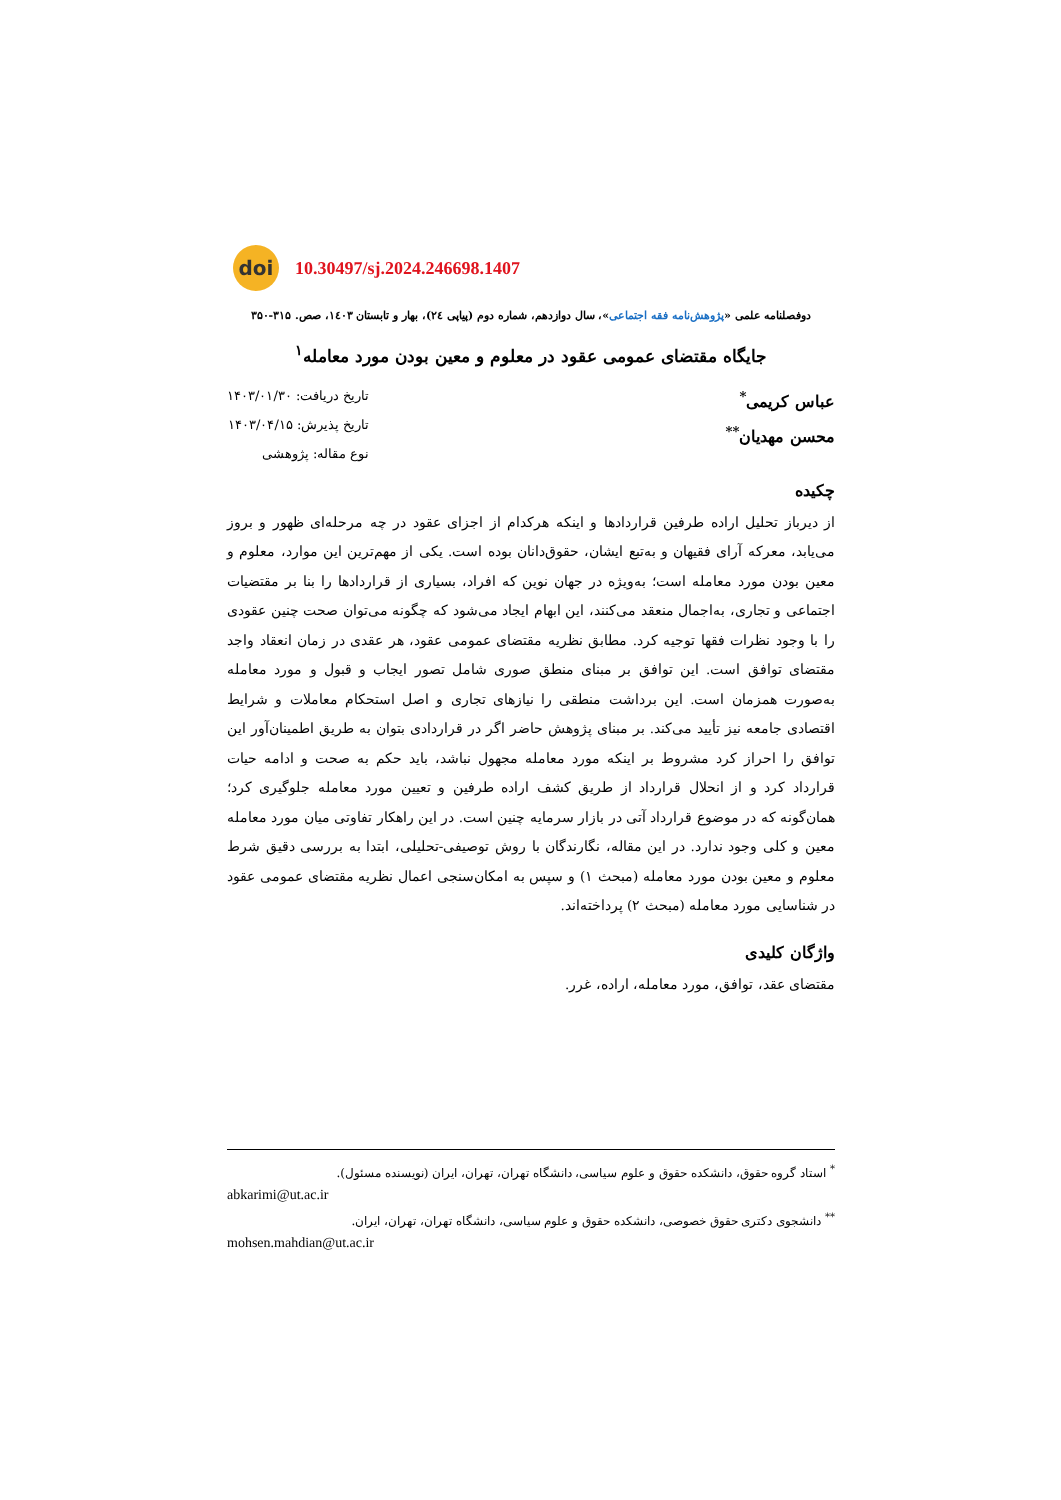doi
10.30497/sj.2024.246698.1407
دوفصلنامه علمی «پژوهش‌نامه فقه اجتماعی»، سال دوازدهم، شماره دوم (پیاپی ۲٤)، بهار و تابستان ۱٤۰۳، صص. ۳۱۵-۳۵۰
جایگاه مقتضای عمومی عقود در معلوم و معین بودن مورد معامله<sup>۱</sup>
عباس کریمی<sup>*</sup>
محسن مهدیان<sup>**</sup>
تاریخ دریافت: ۱۴۰۳/۰۱/۳۰
تاریخ پذیرش: ۱۴۰۳/۰۴/۱۵
نوع مقاله: پژوهشی
چکیده
از دیرباز تحلیل اراده طرفین قراردادها و اینکه هرکدام از اجزای عقود در چه مرحله‌ای ظهور و بروز می‌یابد، معرکه آرای فقیهان و به‌تبع ایشان، حقوق‌دانان بوده است. یکی از مهم‌ترین این موارد، معلوم و معین بودن مورد معامله است؛ به‌ویژه در جهان نوین که افراد، بسیاری از قراردادها را بنا بر مقتضیات اجتماعی و تجاری، به‌اجمال منعقد می‌کنند، این ابهام ایجاد می‌شود که چگونه می‌توان صحت چنین عقودی را با وجود نظرات فقها توجیه کرد. مطابق نظریه مقتضای عمومی عقود، هر عقدی در زمان انعقاد واجد مقتضای توافق است. این توافق بر مبنای منطق صوری شامل تصور ایجاب و قبول و مورد معامله به‌صورت همزمان است. این برداشت منطقی را نیازهای تجاری و اصل استحکام معاملات و شرایط اقتصادی جامعه نیز تأیید می‌کند. بر مبنای پژوهش حاضر اگر در قراردادی بتوان به طریق اطمینان‌آور این توافق را احراز کرد مشروط بر اینکه مورد معامله مجهول نباشد، باید حکم به صحت و ادامه حیات قرارداد کرد و از انحلال قرارداد از طریق کشف اراده طرفین و تعیین مورد معامله جلوگیری کرد؛ همان‌گونه که در موضوع قرارداد آتی در بازار سرمایه چنین است. در این راهکار تفاوتی میان مورد معامله معین و کلی وجود ندارد. در این مقاله، نگارندگان با روش توصیفی-تحلیلی، ابتدا به بررسی دقیق شرط معلوم و معین بودن مورد معامله (مبحث ۱) و سپس به امکان‌سنجی اعمال نظریه مقتضای عمومی عقود در شناسایی مورد معامله (مبحث ۲) پرداخته‌اند.
واژگان کلیدی
مقتضای عقد، توافق، مورد معامله، اراده، غرر.
<sup>*</sup> استاد گروه حقوق، دانشکده حقوق و علوم سیاسی، دانشگاه تهران، تهران، ایران (نویسنده مسئول).
abkarimi@ut.ac.ir
<sup>**</sup> دانشجوی دکتری حقوق خصوصی، دانشکده حقوق و علوم سیاسی، دانشگاه تهران، تهران، ایران.
mohsen.mahdian@ut.ac.ir